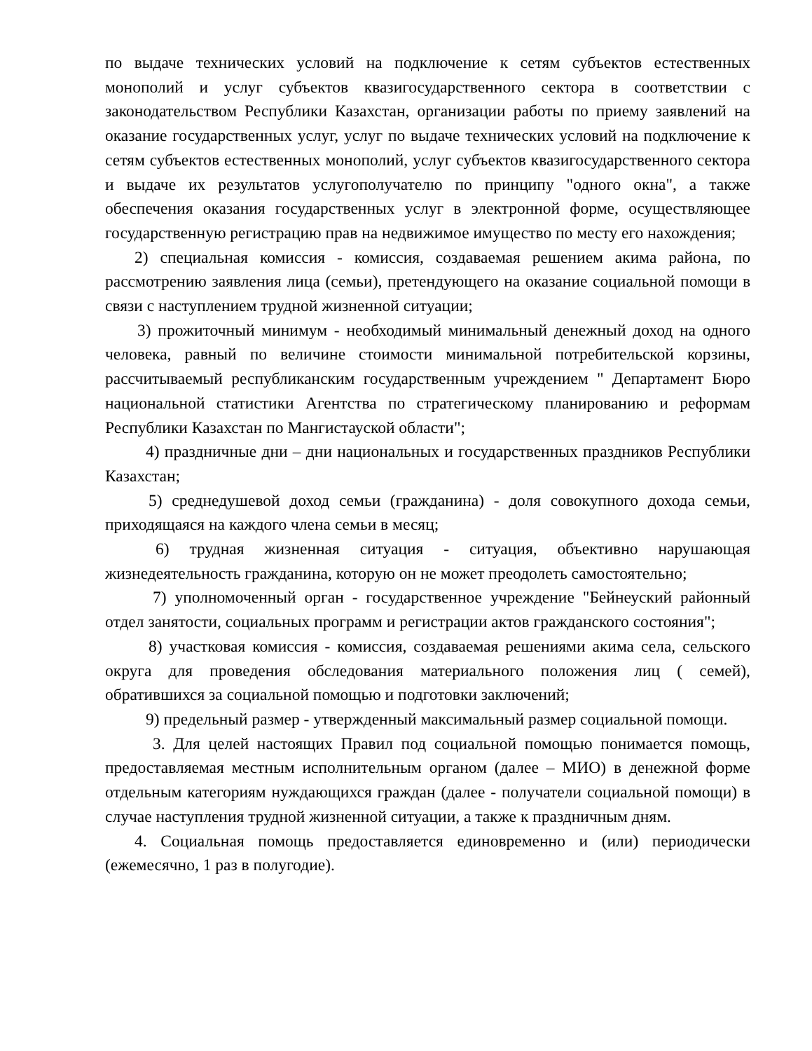по выдаче технических условий на подключение к сетям субъектов естественных монополий и услуг субъектов квазигосударственного сектора в соответствии с законодательством Республики Казахстан, организации работы по приему заявлений на оказание государственных услуг, услуг по выдаче технических условий на подключение к сетям субъектов естественных монополий, услуг субъектов квазигосударственного сектора и выдаче их результатов услугополучателю по принципу "одного окна", а также обеспечения оказания государственных услуг в электронной форме, осуществляющее государственную регистрацию прав на недвижимое имущество по месту его нахождения;
2) специальная комиссия - комиссия, создаваемая решением акима района, по рассмотрению заявления лица (семьи), претендующего на оказание социальной помощи в связи с наступлением трудной жизненной ситуации;
3) прожиточный минимум - необходимый минимальный денежный доход на одного человека, равный по величине стоимости минимальной потребительской корзины, рассчитываемый республиканским государственным учреждением " Департамент Бюро национальной статистики Агентства по стратегическому планированию и реформам Республики Казахстан по Мангистауской области";
4) праздничные дни – дни национальных и государственных праздников Республики Казахстан;
5) среднедушевой доход семьи (гражданина) - доля совокупного дохода семьи, приходящаяся на каждого члена семьи в месяц;
6) трудная жизненная ситуация - ситуация, объективно нарушающая жизнедеятельность гражданина, которую он не может преодолеть самостоятельно;
7) уполномоченный орган - государственное учреждение "Бейнеуский районный отдел занятости, социальных программ и регистрации актов гражданского состояния";
8) участковая комиссия - комиссия, создаваемая решениями акима села, сельского округа для проведения обследования материального положения лиц ( семей), обратившихся за социальной помощью и подготовки заключений;
9) предельный размер - утвержденный максимальный размер социальной помощи.
3. Для целей настоящих Правил под социальной помощью понимается помощь, предоставляемая местным исполнительным органом (далее – МИО) в денежной форме отдельным категориям нуждающихся граждан (далее - получатели социальной помощи) в случае наступления трудной жизненной ситуации, а также к праздничным дням.
4. Социальная помощь предоставляется единовременно и (или) периодически (ежемесячно, 1 раз в полугодие).